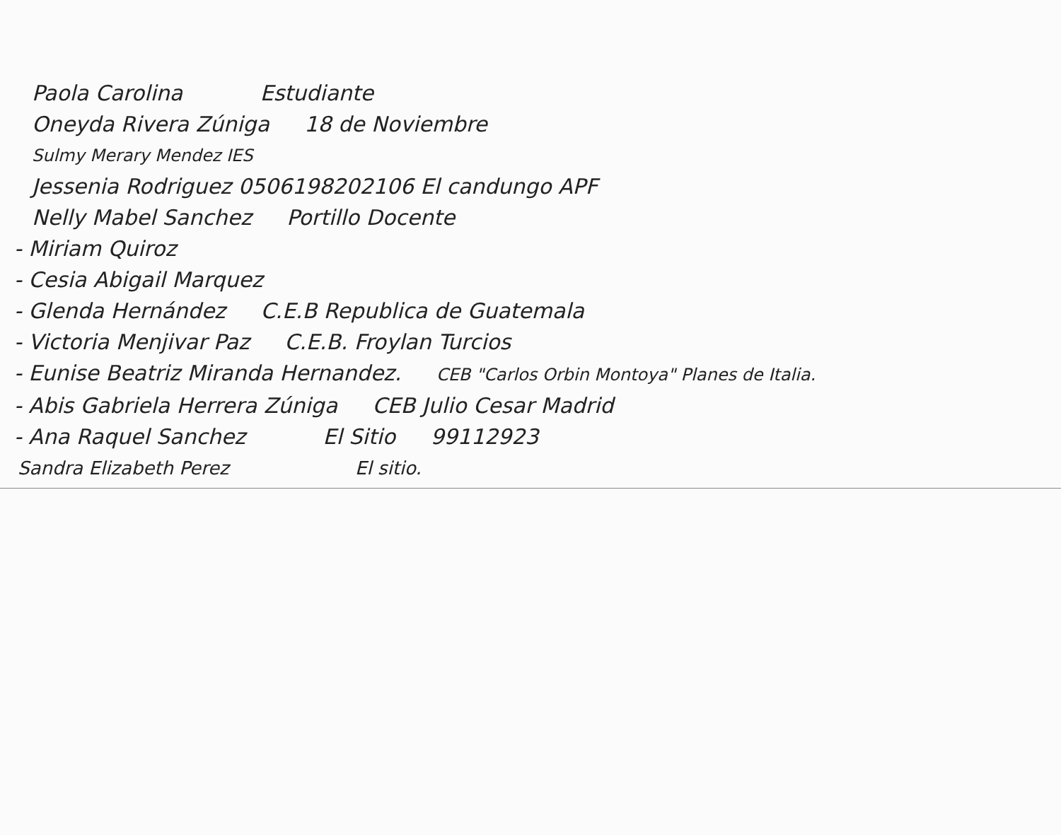Paola Carolina Estudiante
Oneyda Rivera Zúniga 18 de Noviembre
Sulmy Merary Mendez IES
Jessenia Rodriguez 0506198202106 El candungo APF
Nelly Mabel Sanchez Portillo Docente
- Miriam Quiroz
- Cesia Abigail Marquez
- Glenda Hernández C.E.B Republica de Guatemala
- Victoria Menjivar Paz C.E.B. Froylan Turcios
- Eunise Beatriz Miranda Hernandez. CEB "Carlos Orbin Montoya" Planes de Italia.
- Abis Gabriela Herrera Zúniga CEB Julio Cesar Madrid
- Ana Raquel Sanchez El Sitio 99112923
Sandra Elizabeth Perez El sitio.